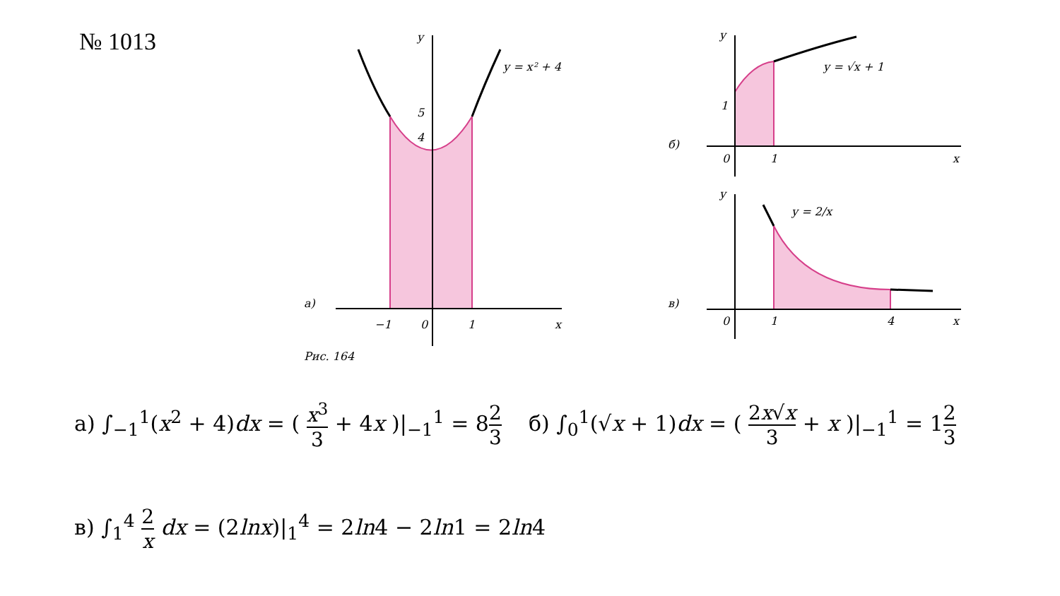№ 1013
y
x
y = x² + 4
5
4
−1
0
1
а)
Рис. 164
y
x
y = √x + 1
1
0
1
б)
y
x
y = 2/x
0
1
4
в)
а) ∫<sub>−1</sub><sup>1</sup>(x<sup>2</sup> + 4)dx = ( x<sup>3</sup> 3 + 4x )|<sub>−1</sub><sup>1</sup> = 82 3 б) ∫<sub>0</sub><sup>1</sup>(√x + 1)dx = ( 2x√x 3 + x )|<sub>−1</sub><sup>1</sup> = 12 3
в) ∫<sub>1</sub><sup>4</sup> 2 x dx = (2lnx)|<sub>1</sub><sup>4</sup> = 2ln4 − 2ln1 = 2ln4